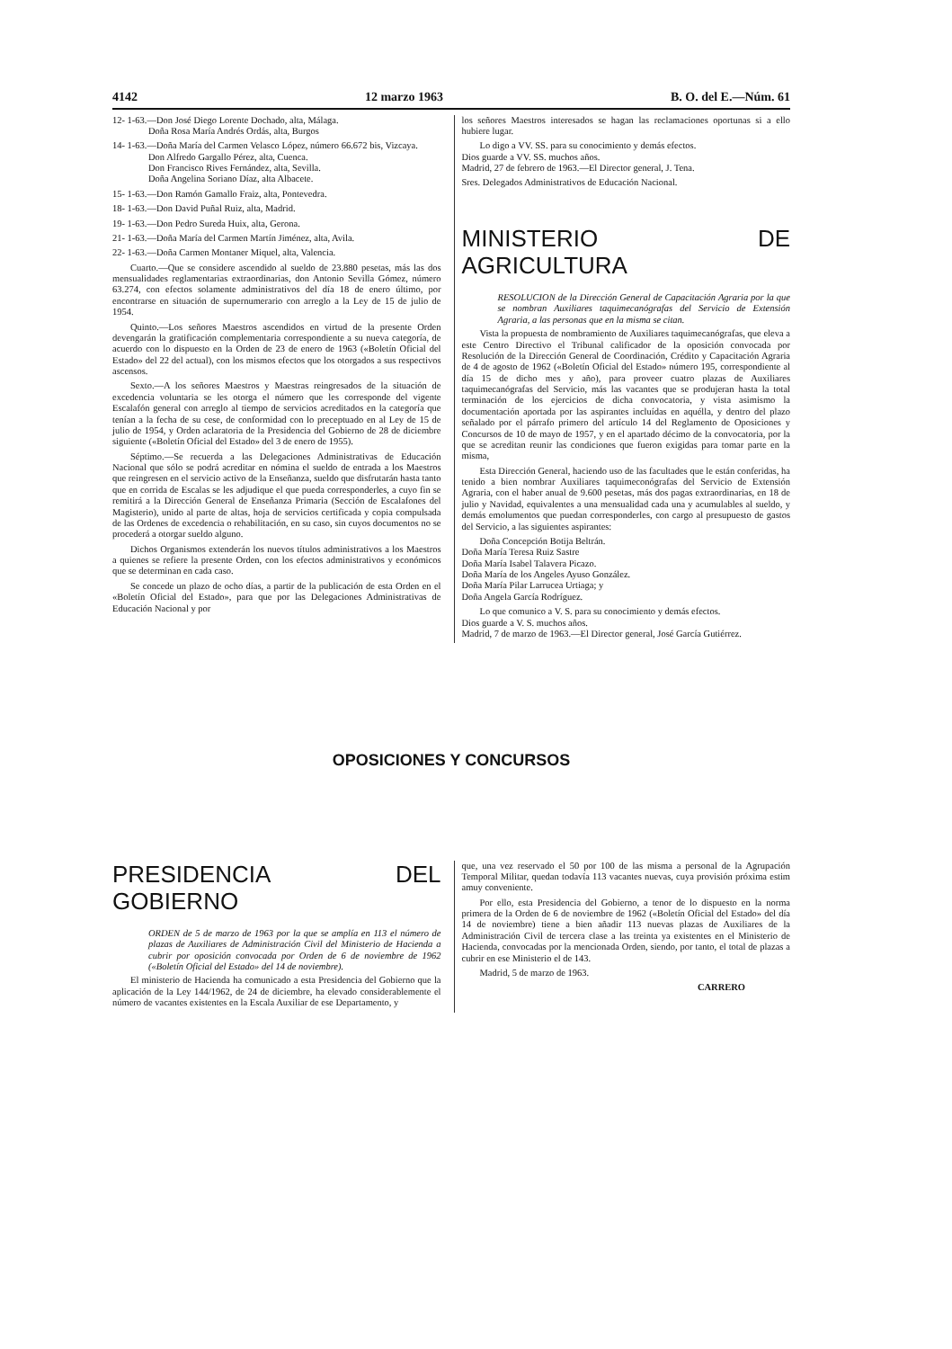4142 12 marzo 1963 B. O. del E.—Núm. 61
12- 1-63.—Don José Diego Lorente Dochado, alta, Málaga.
Doña Rosa María Andrés Ordás, alta, Burgos
14- 1-63.—Doña María del Carmen Velasco López, número 66.672 bis, Vizcaya.
Don Alfredo Gargallo Pérez, alta, Cuenca.
Don Francisco Rives Fernández, alta, Sevilla.
Doña Angelina Soriano Díaz, alta Albacete.
15- 1-63.—Don Ramón Gamallo Fraiz, alta, Pontevedra.
18- 1-63.—Don David Puñal Ruiz, alta, Madrid.
19- 1-63.—Don Pedro Sureda Huix, alta, Gerona.
21- 1-63.—Doña María del Carmen Martín Jiménez, alta, Avila.
22- 1-63.—Doña Carmen Montaner Miquel, alta, Valencia.
Cuarto.—Que se considere ascendido al sueldo de 23.880 pesetas, más las dos mensualidades reglamentarias extraordinarias, don Antonio Sevilla Gómez, número 63.274, con efectos solamente administrativos del día 18 de enero último, por encontrarse en situación de supernumerario con arreglo a la Ley de 15 de julio de 1954.
Quinto.—Los señores Maestros ascendidos en virtud de la presente Orden devengarán la gratificación complementaria correspondiente a su nueva categoría, de acuerdo con lo dispuesto en la Orden de 23 de enero de 1963 («Boletín Oficial del Estado» del 22 del actual), con los mismos efectos que los otorgados a sus respectivos ascensos.
Sexto.—A los señores Maestros y Maestras reingresados de la situación de excedencia voluntaria se les otorga el número que les corresponde del vigente Escalafón general con arreglo al tiempo de servicios acreditados en la categoría que tenían a la fecha de su cese, de conformidad con lo preceptuado en al Ley de 15 de julio de 1954, y Orden aclaratoria de la Presidencia del Gobierno de 28 de diciembre siguiente («Boletín Oficial del Estado» del 3 de enero de 1955).
Séptimo.—Se recuerda a las Delegaciones Administrativas de Educación Nacional que sólo se podrá acreditar en nómina el sueldo de entrada a los Maestros que reingresen en el servicio activo de la Enseñanza, sueldo que disfrutarán hasta tanto que en corrida de Escalas se les adjudique el que pueda corresponderles, a cuyo fin se remitirá a la Dirección General de Enseñanza Primaria (Sección de Escalafones del Magisterio), unido al parte de altas, hoja de servicios certificada y copia compulsada de las Ordenes de excedencia o rehabilitación, en su caso, sin cuyos documentos no se procederá a otorgar sueldo alguno.
Dichos Organismos extenderán los nuevos títulos administrativos a los Maestros a quienes se refiere la presente Orden, con los efectos administrativos y económicos que se determinan en cada caso.
Se concede un plazo de ocho días, a partir de la publicación de esta Orden en el «Boletín Oficial del Estado», para que por las Delegaciones Administrativas de Educación Nacional y por
los señores Maestros interesados se hagan las reclamaciones oportunas si a ello hubiere lugar.
Lo digo a VV. SS. para su conocimiento y demás efectos.
Dios guarde a VV. SS. muchos años.
Madrid, 27 de febrero de 1963.—El Director general, J. Tena.
Sres. Delegados Administrativos de Educación Nacional.
MINISTERIO DE AGRICULTURA
RESOLUCION de la Dirección General de Capacitación Agraria por la que se nombran Auxiliares taquimecanógrafas del Servicio de Extensión Agraria, a las personas que en la misma se citan.
Vista la propuesta de nombramiento de Auxiliares taquimecanógrafas, que eleva a este Centro Directivo el Tribunal calificador de la oposición convocada por Resolución de la Dirección General de Coordinación, Crédito y Capacitación Agraria de 4 de agosto de 1962 («Boletín Oficial del Estado» número 195, correspondiente al día 15 de dicho mes y año), para proveer cuatro plazas de Auxiliares taquimecanógrafas del Servicio, más las vacantes que se produjeran hasta la total terminación de los ejercicios de dicha convocatoria, y vista asimismo la documentación aportada por las aspirantes incluídas en aquélla, y dentro del plazo señalado por el párrafo primero del artículo 14 del Reglamento de Oposiciones y Concursos de 10 de mayo de 1957, y en el apartado décimo de la convocatoria, por la que se acreditan reunir las condiciones que fueron exigidas para tomar parte en la misma,
Esta Dirección General, haciendo uso de las facultades que le están conferidas, ha tenido a bien nombrar Auxiliares taquimeconógrafas del Servicio de Extensión Agraria, con el haber anual de 9.600 pesetas, más dos pagas extraordinarias, en 18 de julio y Navidad, equivalentes a una mensualidad cada una y acumulables al sueldo, y demás emolumentos que puedan corresponderles, con cargo al presupuesto de gastos del Servicio, a las siguientes aspirantes:
Doña Concepción Botija Beltrán.
Doña María Teresa Ruiz Sastre
Doña María Isabel Talavera Picazo.
Doña María de los Angeles Ayuso González.
Doña María Pilar Larrucea Urtiaga; y
Doña Angela García Rodríguez.
Lo que comunico a V. S. para su conocimiento y demás efectos.
Dios guarde a V. S. muchos años.
Madrid, 7 de marzo de 1963.—El Director general, José García Gutiérrez.
OPOSICIONES Y CONCURSOS
PRESIDENCIA DEL GOBIERNO
ORDEN de 5 de marzo de 1963 por la que se amplía en 113 el número de plazas de Auxiliares de Administración Civil del Ministerio de Hacienda a cubrir por oposición convocada por Orden de 6 de noviembre de 1962 («Boletín Oficial del Estado» del 14 de noviembre).
El ministerio de Hacienda ha comunicado a esta Presidencia del Gobierno que la aplicación de la Ley 144/1962, de 24 de diciembre, ha elevado considerablemente el número de vacantes existentes en la Escala Auxiliar de ese Departamento, y
que, una vez reservado el 50 por 100 de las misma a personal de la Agrupación Temporal Militar, quedan todavía 113 vacantes nuevas, cuya provisión próxima estim amuy conveniente.
Por ello, esta Presidencia del Gobierno, a tenor de lo dispuesto en la norma primera de la Orden de 6 de noviembre de 1962 («Boletín Oficial del Estado» del día 14 de noviembre) tiene a bien añadir 113 nuevas plazas de Auxiliares de la Administración Civil de tercera clase a las treinta ya existentes en el Ministerio de Hacienda, convocadas por la mencionada Orden, siendo, por tanto, el total de plazas a cubrir en ese Ministerio el de 143.
Madrid, 5 de marzo de 1963.
CARRERO